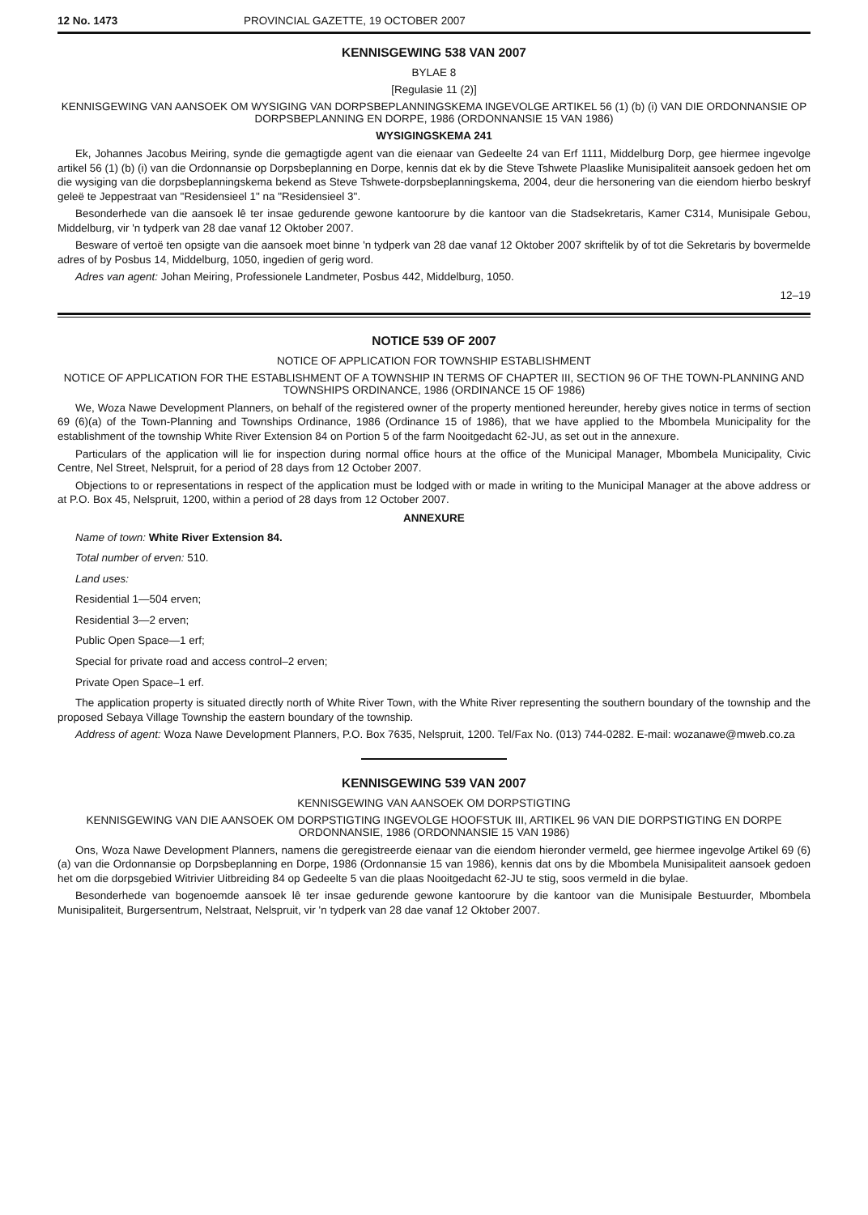12 No. 1473 PROVINCIAL GAZETTE, 19 OCTOBER 2007
KENNISGEWING 538 VAN 2007
BYLAE 8
[Regulasie 11 (2)]
KENNISGEWING VAN AANSOEK OM WYSIGING VAN DORPSBEPLANNINGSKEMA INGEVOLGE ARTIKEL 56 (1) (b) (i) VAN DIE ORDONNANSIE OP DORPSBEPLANNING EN DORPE, 1986 (ORDONNANSIE 15 VAN 1986)
WYSIGINGSKEMA 241
Ek, Johannes Jacobus Meiring, synde die gemagtigde agent van die eienaar van Gedeelte 24 van Erf 1111, Middelburg Dorp, gee hiermee ingevolge artikel 56 (1) (b) (i) van die Ordonnansie op Dorpsbeplanning en Dorpe, kennis dat ek by die Steve Tshwete Plaaslike Munisipaliteit aansoek gedoen het om die wysiging van die dorpsbeplanningskema bekend as Steve Tshwete-dorpsbeplanningskema, 2004, deur die hersonering van die eiendom hierbo beskryf geleë te Jeppestraat van "Residensieel 1" na "Residensieel 3".
Besonderhede van die aansoek lê ter insae gedurende gewone kantoorure by die kantoor van die Stadsekretaris, Kamer C314, Munisipale Gebou, Middelburg, vir 'n tydperk van 28 dae vanaf 12 Oktober 2007.
Besware of vertoë ten opsigte van die aansoek moet binne 'n tydperk van 28 dae vanaf 12 Oktober 2007 skriftelik by of tot die Sekretaris by bovermelde adres of by Posbus 14, Middelburg, 1050, ingedien of gerig word.
Adres van agent: Johan Meiring, Professionele Landmeter, Posbus 442, Middelburg, 1050.
12–19
NOTICE 539 OF 2007
NOTICE OF APPLICATION FOR TOWNSHIP ESTABLISHMENT
NOTICE OF APPLICATION FOR THE ESTABLISHMENT OF A TOWNSHIP IN TERMS OF CHAPTER III, SECTION 96 OF THE TOWN-PLANNING AND TOWNSHIPS ORDINANCE, 1986 (ORDINANCE 15 OF 1986)
We, Woza Nawe Development Planners, on behalf of the registered owner of the property mentioned hereunder, hereby gives notice in terms of section 69 (6)(a) of the Town-Planning and Townships Ordinance, 1986 (Ordinance 15 of 1986), that we have applied to the Mbombela Municipality for the establishment of the township White River Extension 84 on Portion 5 of the farm Nooitgedacht 62-JU, as set out in the annexure.
Particulars of the application will lie for inspection during normal office hours at the office of the Municipal Manager, Mbombela Municipality, Civic Centre, Nel Street, Nelspruit, for a period of 28 days from 12 October 2007.
Objections to or representations in respect of the application must be lodged with or made in writing to the Municipal Manager at the above address or at P.O. Box 45, Nelspruit, 1200, within a period of 28 days from 12 October 2007.
ANNEXURE
Name of town: White River Extension 84.
Total number of erven: 510.
Land uses:
Residential 1—504 erven;
Residential 3—2 erven;
Public Open Space—1 erf;
Special for private road and access control–2 erven;
Private Open Space–1 erf.
The application property is situated directly north of White River Town, with the White River representing the southern boundary of the township and the proposed Sebaya Village Township the eastern boundary of the township.
Address of agent: Woza Nawe Development Planners, P.O. Box 7635, Nelspruit, 1200. Tel/Fax No. (013) 744-0282. E-mail: wozanawe@mweb.co.za
KENNISGEWING 539 VAN 2007
KENNISGEWING VAN AANSOEK OM DORPSTIGTING
KENNISGEWING VAN DIE AANSOEK OM DORPSTIGTING INGEVOLGE HOOFSTUK III, ARTIKEL 96 VAN DIE DORPSTIGTING EN DORPE ORDONNANSIE, 1986 (ORDONNANSIE 15 VAN 1986)
Ons, Woza Nawe Development Planners, namens die geregistreerde eienaar van die eiendom hieronder vermeld, gee hiermee ingevolge Artikel 69 (6)(a) van die Ordonnansie op Dorpsbeplanning en Dorpe, 1986 (Ordonnansie 15 van 1986), kennis dat ons by die Mbombela Munisipaliteit aansoek gedoen het om die dorpsgebied Witrivier Uitbreiding 84 op Gedeelte 5 van die plaas Nooitgedacht 62-JU te stig, soos vermeld in die bylae.
Besonderhede van bogenoemde aansoek lê ter insae gedurende gewone kantoorure by die kantoor van die Munisipale Bestuurder, Mbombela Munisipaliteit, Burgersentrum, Nelstraat, Nelspruit, vir 'n tydperk van 28 dae vanaf 12 Oktober 2007.